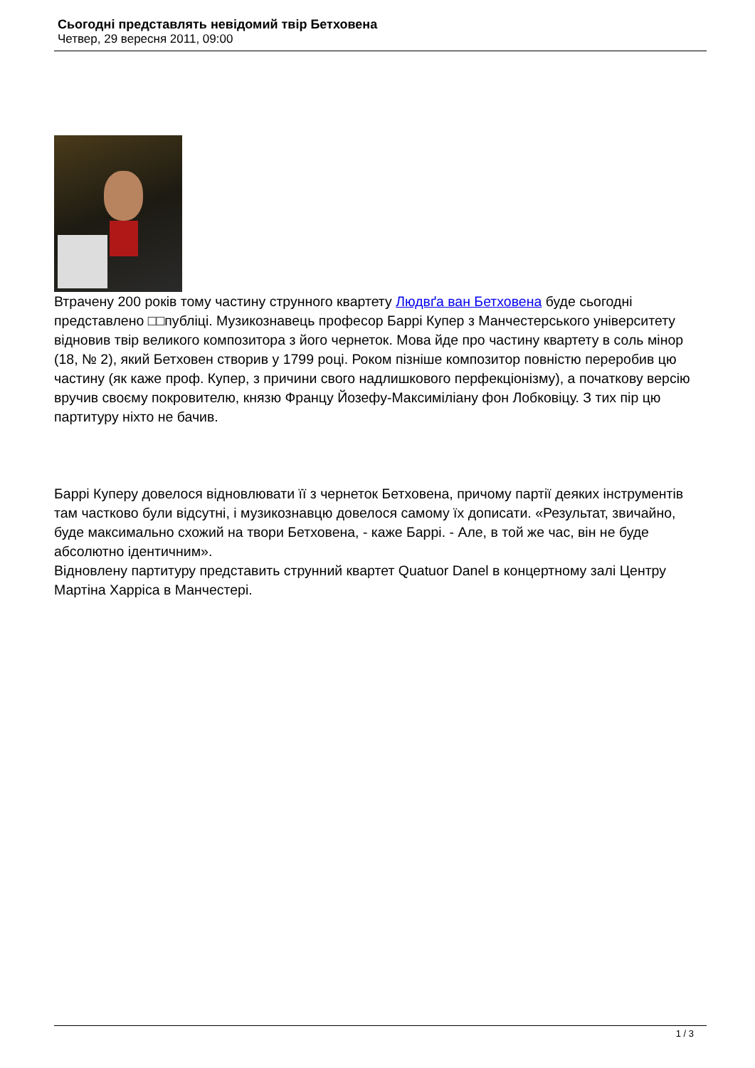Сьогодні представлять невідомий твір Бетховена
Четвер, 29 вересня 2011, 09:00
Втрачену 200 років тому частину струнного квартету Людвґа ван Бетховена буде сьогодні представлено □□публіці. Музикознавець професор Баррі Купер з Манчестерського університету відновив твір великого композитора з його чернеток. Мова йде про частину квартету в соль мінор (18, № 2), який Бетховен створив у 1799 році. Роком пізніше композитор повністю переробив цю частину (як каже проф. Купер, з причини свого надлишкового перфекціонізму), а початкову версію вручив своєму покровителю, князю Францу Йозефу-Максиміліану фон Лобковіцу. З тих пір цю партитуру ніхто не бачив.
Баррі Куперу довелося відновлювати її з чернеток Бетховена, причому партії деяких інструментів там частково були відсутні, і музикознавцю довелося самому їх дописати. «Результат, звичайно, буде максимально схожий на твори Бетховена, - каже Баррі. - Але, в той же час, він не буде абсолютно ідентичним».
Відновлену партитуру представить струнний квартет Quatuor Danel в концертному залі Центру Мартіна Харріса в Манчестері.
1 / 3